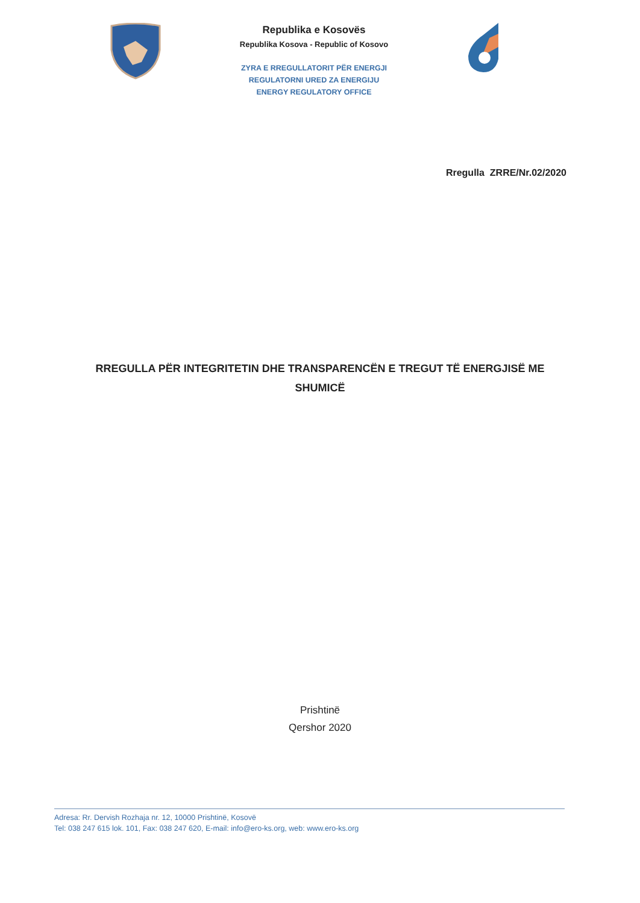Republika e Kosovës
Republika Kosova - Republic of Kosovo
ZYRA E RREGULLATORIT PËR ENERGJI
REGULATORNI URED ZA ENERGIJU
ENERGY REGULATORY OFFICE
Rregulla ZRRE/Nr.02/2020
RREGULLA PËR INTEGRITETIN DHE TRANSPARENCËN E TREGUT TË ENERGJISË ME SHUMICË
Prishtinë
Qershor 2020
Adresa: Rr. Dervish Rozhaja nr. 12, 10000 Prishtinë, Kosovë
Tel: 038 247 615 lok. 101, Fax: 038 247 620, E-mail: info@ero-ks.org, web: www.ero-ks.org